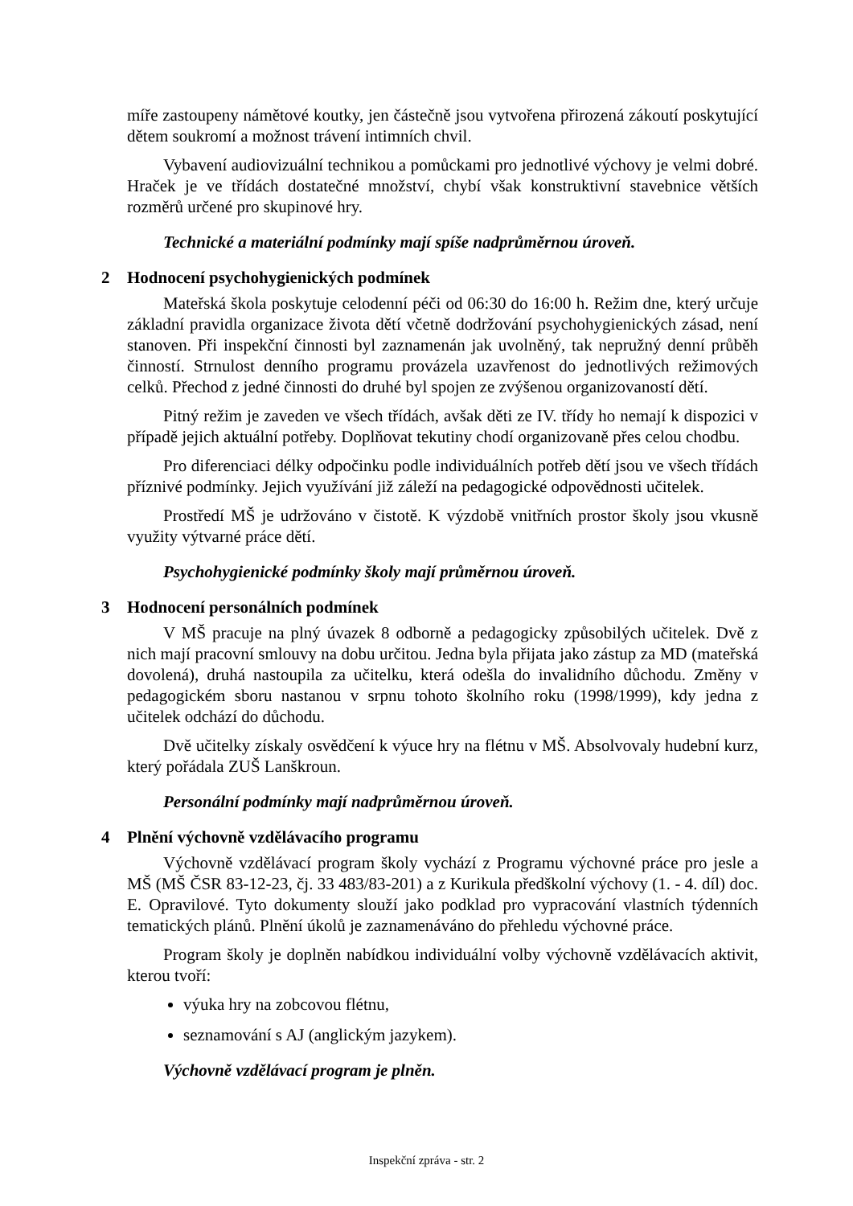míře zastoupeny námětové koutky, jen částečně jsou vytvořena přirozená zákoutí poskytující dětem soukromí a možnost trávení intimních chvil.
Vybavení audiovizuální technikou a pomůckami pro jednotlivé výchovy je velmi dobré. Hraček je ve třídách dostatečné množství, chybí však konstruktivní stavebnice větších rozměrů určené pro skupinové hry.
Technické a materiální podmínky mají spíše nadprůměrnou úroveň.
2 Hodnocení psychohygienických podmínek
Mateřská škola poskytuje celodenní péči od 06:30 do 16:00 h. Režim dne, který určuje základní pravidla organizace života dětí včetně dodržování psychohygienických zásad, není stanoven. Při inspekční činnosti byl zaznamenán jak uvolněný, tak nepružný denní průběh činností. Strnulost denního programu provázela uzavřenost do jednotlivých režimových celků. Přechod z jedné činnosti do druhé byl spojen ze zvýšenou organizovaností dětí.
Pitný režim je zaveden ve všech třídách, avšak děti ze IV. třídy ho nemají k dispozici v případě jejich aktuální potřeby. Doplňovat tekutiny chodí organizovaně přes celou chodbu.
Pro diferenciaci délky odpočinku podle individuálních potřeb dětí jsou ve všech třídách příznivé podmínky. Jejich využívání již záleží na pedagogické odpovědnosti učitelek.
Prostředí MŠ je udržováno v čistotě. K výzdobě vnitřních prostor školy jsou vkusně využity výtvarné práce dětí.
Psychohygienické podmínky školy mají průměrnou úroveň.
3 Hodnocení personálních podmínek
V MŠ pracuje na plný úvazek 8 odborně a pedagogicky způsobilých učitelek. Dvě z nich mají pracovní smlouvy na dobu určitou. Jedna byla přijata jako zástup za MD (mateřská dovolená), druhá nastoupila za učitelku, která odešla do invalidního důchodu. Změny v pedagogickém sboru nastanou v srpnu tohoto školního roku (1998/1999), kdy jedna z učitelek odchází do důchodu.
Dvě učitelky získaly osvědčení k výuce hry na flétnu v MŠ. Absolvovaly hudební kurz, který pořádala ZUŠ Lanškroun.
Personální podmínky mají nadprůměrnou úroveň.
4 Plnění výchovně vzdělávacího programu
Výchovně vzdělávací program školy vychází z Programu výchovné práce pro jesle a MŠ (MŠ ČSR 83-12-23, čj. 33 483/83-201) a z Kurikula předškolní výchovy (1. - 4. díl) doc. E. Opravilové. Tyto dokumenty slouží jako podklad pro vypracování vlastních týdenních tematických plánů. Plnění úkolů je zaznamenáváno do přehledu výchovné práce.
Program školy je doplněn nabídkou individuální volby výchovně vzdělávacích aktivit, kterou tvoří:
výuka hry na zobcovou flétnu,
seznamování s AJ (anglickým jazykem).
Výchovně vzdělávací program je plněn.
Inspekční zpráva - str. 2